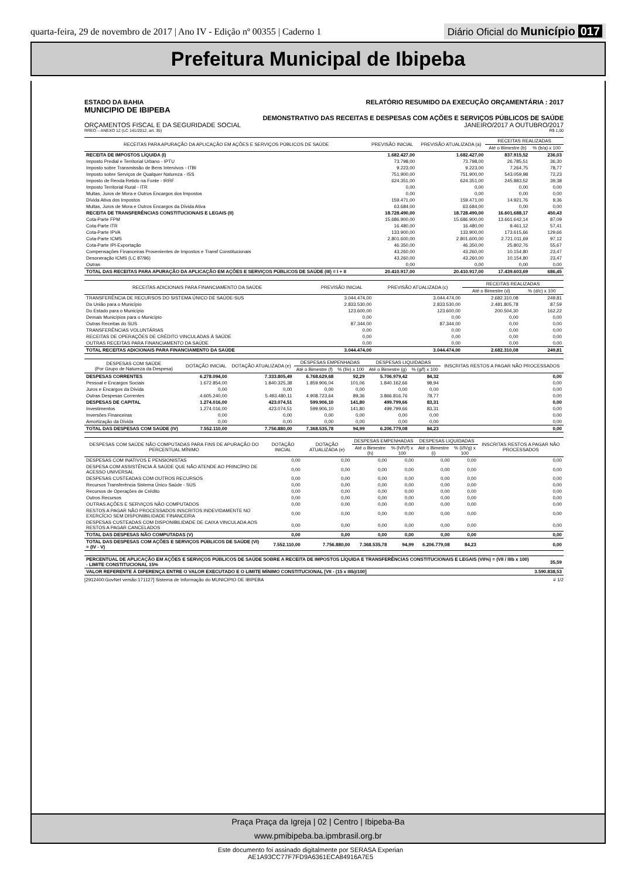quarta-feira, 29 de novembro de 2017 | Ano IV - Edição nº 00355 | Caderno 1 Diário Oficial do Município 017
Prefeitura Municipal de Ibipeba
ESTADO DA BAHIA RELATÓRIO RESUMIDO DA EXECUÇÃO ORÇAMENTÁRIA : 2017
MUNICIPIO DE IBIPEBA
DEMONSTRATIVO DAS RECEITAS E DESPESAS COM AÇÕES E SERVIÇOS PÚBLICOS DE SAÚDE
ORÇAMENTOS FISCAL E DA SEGURIDADE SOCIAL JANEIRO/2017 A OUTUBRO/2017
RREO – ANEXO 12 (LC 141/2012, art. 35) R$ 1,00
| RECEITAS PARA APURAÇÃO DA APLICAÇÃO EM AÇÕES E SERVIÇOS PÚBLICOS DE SAÚDE | PREVISÃO INICIAL | PREVISÃO ATUALIZADA (a) | RECEITAS REALIZADAS | |
| --- | --- | --- | --- | --- |
| | | | Até o Bimestre (b) | % (b/a) x 100 |
| RECEITA DE IMPOSTOS LÍQUIDA (I) | 1.682.427,00 | 1.682.427,00 | 837.915,52 | 236,03 |
| Imposto Predial e Territorial Urbano - IPTU | 73.798,00 | 73.798,00 | 26.785,51 | 36,30 |
| Imposto sobre Transmissão de Bens Intervivos - ITBI | 9.223,00 | 9.223,00 | 7.264,75 | 78,77 |
| Imposto sobre Serviços de Qualquer Natureza - ISS | 751.900,00 | 751.900,00 | 543.059,98 | 72,23 |
| Imposto de Renda Retido na Fonte - IRRF | 624.351,00 | 624.351,00 | 245.883,52 | 39,38 |
| Imposto Territorial Rural - ITR | 0,00 | 0,00 | 0,00 | 0,00 |
| Multas, Juros de Mora e Outros Encargos dos Impostos | 0,00 | 0,00 | 0,00 | 0,00 |
| Dívida Ativa dos Impostos | 159.471,00 | 159.471,00 | 14.921,76 | 9,36 |
| Multas, Juros de Mora e Outros Encargos da Dívida Ativa | 63.684,00 | 63.684,00 | 0,00 | 0,00 |
| RECEITA DE TRANSFERÊNCIAS CONSTITUCIONAIS E LEGAIS (II) | 18.728.490,00 | 18.728.490,00 | 16.601.688,17 | 450,43 |
| Cota-Parte FPM | 15.686.900,00 | 15.686.900,00 | 13.661.642,14 | 87,09 |
| Cota-Parte ITR | 16.480,00 | 16.480,00 | 9.461,12 | 57,41 |
| Cota-Parte IPVA | 133.900,00 | 133.900,00 | 173.615,66 | 129,66 |
| Cota-Parte ICMS | 2.801.600,00 | 2.801.600,00 | 2.721.011,69 | 97,12 |
| Cota-Parte IPI-Exportação | 46.350,00 | 46.350,00 | 25.802,76 | 55,67 |
| Compensações Financeiras Provenientes de Impostos e Transf Constitucionais | 43.260,00 | 43.260,00 | 10.154,80 | 23,47 |
| Desoneração ICMS (LC 87/96) | 43.260,00 | 43.260,00 | 10.154,80 | 23,47 |
| Outras | 0,00 | 0,00 | 0,00 | 0,00 |
| TOTAL DAS RECEITAS PARA APURAÇÃO DA APLICAÇÃO EM AÇÕES E SERVIÇOS PÚBLICOS DE SAÚDE (III) = I + II | 20.410.917,00 | 20.410.917,00 | 17.439.603,69 | 686,45 |
| RECEITAS ADICIONAIS PARA FINANCIAMENTO DA SAÚDE | PREVISÃO INICIAL | PREVISÃO ATUALIZADA (c) | RECEITAS REALIZADAS | |
| --- | --- | --- | --- | --- |
| | | | Até o Bimestre (d) | % (d/c) x 100 |
| TRANSFERÊNCIA DE RECURSOS DO SISTEMA ÚNICO DE SAÚDE-SUS | 3.044.474,00 | 3.044.474,00 | 2.682.310,08 | 249,81 |
| Da União para o Município | 2.833.530,00 | 2.833.530,00 | 2.481.805,78 | 87,59 |
| Do Estado para o Município | 123.600,00 | 123.600,00 | 200.504,30 | 162,22 |
| Demais Municípios para o Município | 0,00 | 0,00 | 0,00 | 0,00 |
| Outras Receitas do SUS | 87.344,00 | 87.344,00 | 0,00 | 0,00 |
| TRANSFERÊNCIAS VOLUNTÁRIAS | 0,00 | 0,00 | 0,00 | 0,00 |
| RECEITAS DE OPERAÇÕES DE CRÉDITO VINCULADAS À SAÚDE | 0,00 | 0,00 | 0,00 | 0,00 |
| OUTRAS RECEITAS PARA FINANCIAMENTO DA SAÚDE | 0,00 | 0,00 | 0,00 | 0,00 |
| TOTAL RECEITAS ADICIONAIS PARA FINANCIAMENTO DA SAÚDE | 3.044.474,00 | 3.044.474,00 | 2.682.310,08 | 249,81 |
| DESPESAS COM SAÚDE (Por Grupo de Natureza da Despesa) | DOTAÇÃO INICIAL | DOTAÇÃO ATUALIZADA (e) | DESPESAS EMPENHADAS | | DESPESAS LIQUIDADAS | | INSCRITAS RESTOS A PAGAR NÃO PROCESSADOS |
| --- | --- | --- | --- | --- | --- | --- | --- |
| | | | Até o Bimestre (f) | % (f/e) x 100 | Até o Bimestre (g) | % (g/f) x 100 | |
| DESPESAS CORRENTES | 6.278.094,00 | 7.333.805,49 | 6.768.629,68 | 92,29 | 5.706.979,42 | 84,32 | 0,00 |
| Pessoal e Encargos Sociais | 1.672.854,00 | 1.840.325,38 | 1.859.906,04 | 101,06 | 1.840.162,66 | 98,94 | 0,00 |
| Juros e Encargos da Dívida | 0,00 | 0,00 | 0,00 | 0,00 | 0,00 | 0,00 | 0,00 |
| Outras Despesas Correntes | 4.605.240,00 | 5.493.480,11 | 4.908.723,64 | 89,36 | 3.866.816,76 | 78,77 | 0,00 |
| DESPESAS DE CAPITAL | 1.274.016,00 | 423.074,51 | 599.906,10 | 141,80 | 499.799,66 | 83,31 | 0,00 |
| Investimentos | 1.274.016,00 | 423.074,51 | 599.906,10 | 141,80 | 499.799,66 | 83,31 | 0,00 |
| Inversões Financeiras | 0,00 | 0,00 | 0,00 | 0,00 | 0,00 | 0,00 | 0,00 |
| Amortização da Dívida | 0,00 | 0,00 | 0,00 | 0,00 | 0,00 | 0,00 | 0,00 |
| TOTAL DAS DESPESAS COM SAÚDE (IV) | 7.552.110,00 | 7.756.880,00 | 7.368.535,78 | 94,99 | 6.206.779,08 | 84,23 | 0,00 |
| DESPESAS COM SAÚDE NÃO COMPUTADAS PARA FINS DE APURAÇÃO DO PERCENTUAL MÍNIMO | DOTAÇÃO INICIAL | DOTAÇÃO ATUALIZADA (e) | DESPESAS EMPENHADAS | | DESPESAS LIQUIDADAS | | INSCRITAS RESTOS A PAGAR NÃO PROCESSADOS |
| --- | --- | --- | --- | --- | --- | --- | --- |
| | | | Até o Bimestre (h) | % (h/IVf) x 100 | Até o Bimestre (i) | % (i/IVg) x 100 | |
| DESPESAS COM INATIVOS E PENSIONISTAS | 0,00 | 0,00 | 0,00 | 0,00 | 0,00 | 0,00 | 0,00 |
| DESPESA COM ASSISTÊNCIA À SAÚDE QUE NÃO ATENDE AO PRINCÍPIO DE ACESSO UNIVERSAL | 0,00 | 0,00 | 0,00 | 0,00 | 0,00 | 0,00 | 0,00 |
| DESPESAS CUSTEADAS COM OUTROS RECURSOS | 0,00 | 0,00 | 0,00 | 0,00 | 0,00 | 0,00 | 0,00 |
| Recursos Transferência Sistema Único Saúde - SUS | 0,00 | 0,00 | 0,00 | 0,00 | 0,00 | 0,00 | 0,00 |
| Recursos de Operações de Crédito | 0,00 | 0,00 | 0,00 | 0,00 | 0,00 | 0,00 | 0,00 |
| Outros Recursos | 0,00 | 0,00 | 0,00 | 0,00 | 0,00 | 0,00 | 0,00 |
| OUTRAS AÇÕES E SERVIÇOS NÃO COMPUTADOS | 0,00 | 0,00 | 0,00 | 0,00 | 0,00 | 0,00 | 0,00 |
| RESTOS A PAGAR NÃO PROCESSADOS INSCRITOS INDEVIDAMENTE NO EXERCÍCIO SEM DISPONIBILIDADE FINANCEIRA | 0,00 | 0,00 | 0,00 | 0,00 | 0,00 | 0,00 | 0,00 |
| DESPESAS CUSTEADAS COM DISPONIBILIDADE DE CAIXA VINCULADA AOS RESTOS A PAGAR CANCELADOS | 0,00 | 0,00 | 0,00 | 0,00 | 0,00 | 0,00 | 0,00 |
| TOTAL DAS DESPESAS NÃO COMPUTADAS (V) | 0,00 | 0,00 | 0,00 | 0,00 | 0,00 | 0,00 | 0,00 |
| TOTAL DAS DESPESAS COM AÇÕES E SERVIÇOS PÚBLICOS DE SAÚDE (VI) = (IV - V) | 7.552.110,00 | 7.756.880,00 | 7.368.535,78 | 94,99 | 6.206.779,08 | 84,23 | 0,00 |
| PERCENTUAL DE APLICAÇÃO EM AÇÕES E SERVIÇOS PÚBLICOS DE SAÚDE SOBRE A RECEITA DE IMPOSTOS LÍQUIDA E TRANSFERÊNCIAS CONSTITUCIONAIS E LEGAIS (VII%) = (VII / IIIb x 100) - LIMITE CONSTITUCIONAL 15% | 35,59 |
| VALOR REFERENTE À DIFERENÇA ENTRE O VALOR EXECUTADO E O LIMITE MÍNIMO CONSTITUCIONAL [VII - (15 x IIIb)/100] | 3.590.838,53 |
[2912400:GovNet versão:171127] Sistema de Informação do MUNICIPIO DE IBIPEBA # 1/2
Praça Praça da Igreja | 02 | Centro | Ibipeba-Ba
www.pmibipeba.ba.ipmbrasil.org.br
Este documento foi assinado digitalmente por SERASA Experian
AE1A93CC77F7FD9A6361ECA84916A7E5